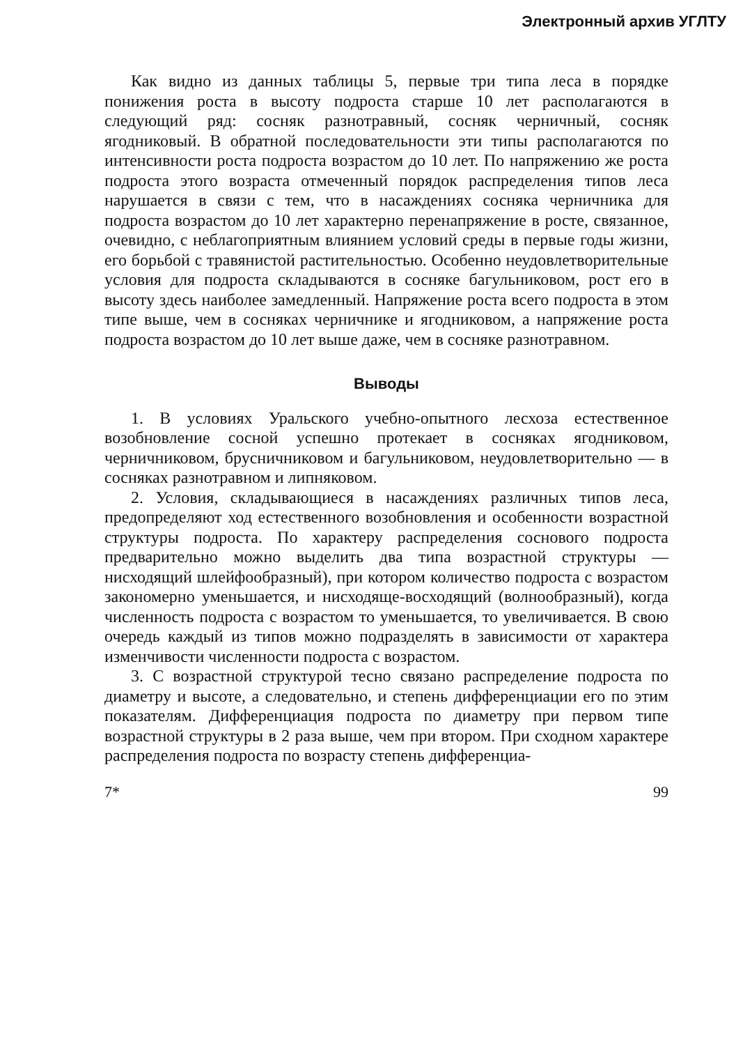Электронный архив УГЛТУ
Как видно из данных таблицы 5, первые три типа леса в порядке понижения роста в высоту подроста старше 10 лет располагаются в следующий ряд: сосняк разнотравный, сосняк черничный, сосняк ягодниковый. В обратной последовательности эти типы располагаются по интенсивности роста подроста возрастом до 10 лет. По напряжению же роста подроста этого возраста отмеченный порядок распределения типов леса нарушается в связи с тем, что в насаждениях сосняка черничника для подроста возрастом до 10 лет характерно перенапряжение в росте, связанное, очевидно, с неблагоприятным влиянием условий среды в первые годы жизни, его борьбой с травянистой растительностью. Особенно неудовлетворительные условия для подроста складываются в сосняке багульниковом, рост его в высоту здесь наиболее замедленный. Напряжение роста всего подроста в этом типе выше, чем в сосняках черничнике и ягодниковом, а напряжение роста подроста возрастом до 10 лет выше даже, чем в сосняке разнотравном.
Выводы
1. В условиях Уральского учебно-опытного лесхоза естественное возобновление сосной успешно протекает в сосняках ягодниковом, черничниковом, брусничниковом и багульниковом, неудовлетворительно — в сосняках разнотравном и липняковом.
2. Условия, складывающиеся в насаждениях различных типов леса, предопределяют ход естественного возобновления и особенности возрастной структуры подроста. По характеру распределения соснового подроста предварительно можно выделить два типа возрастной структуры — нисходящий шлейфообразный), при котором количество подроста с возрастом закономерно уменьшается, и нисходяще-восходящий (волнообразный), когда численность подроста с возрастом то уменьшается, то увеличивается. В свою очередь каждый из типов можно подразделять в зависимости от характера изменчивости численности подроста с возрастом.
3. С возрастной структурой тесно связано распределение подроста по диаметру и высоте, а следовательно, и степень дифференциации его по этим показателям. Дифференциация подроста по диаметру при первом типе возрастной структуры в 2 раза выше, чем при втором. При сходном характере распределения подроста по возрасту степень дифференциа-
7* 99